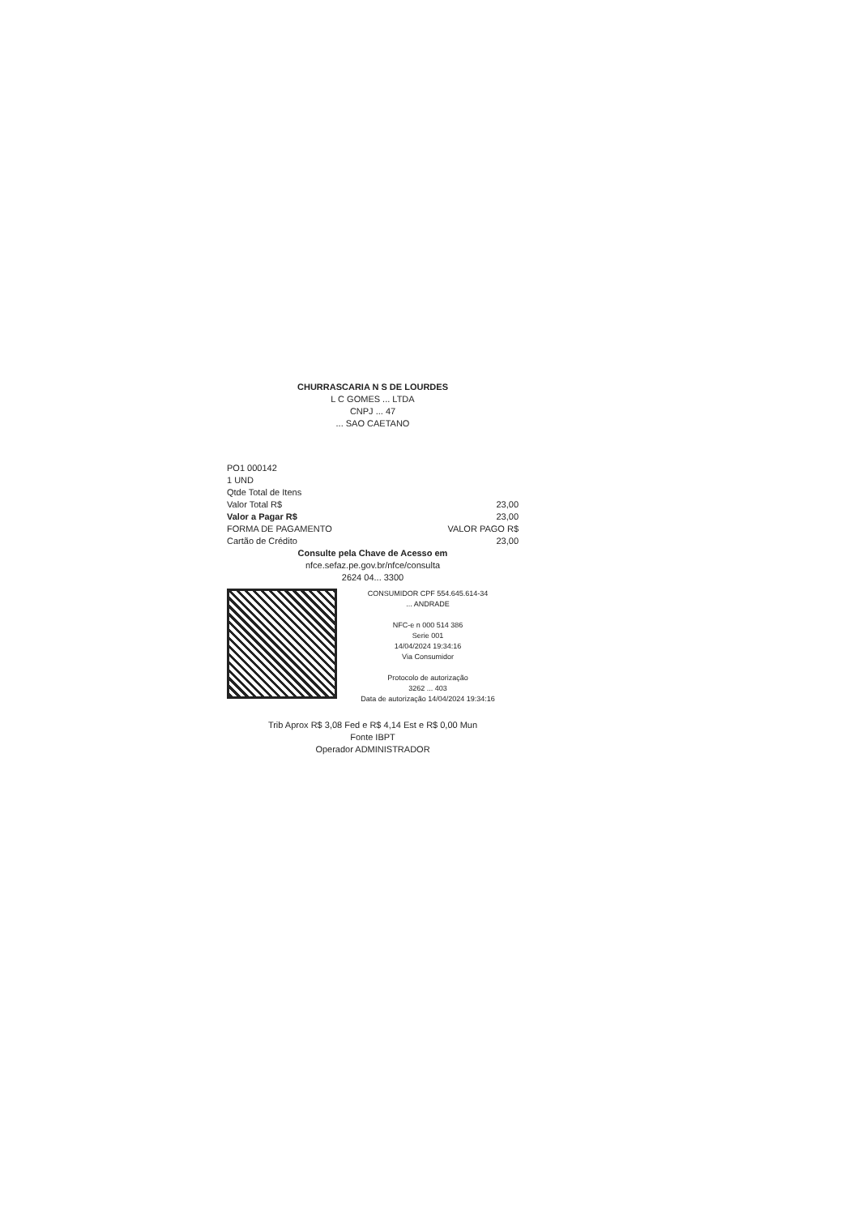CHURRASCARIA N S DE LOURDES
L C GOMES ... LTDA
CNPJ ... 47
... SAO CAETANO
PO1 000142
1 UND
Qtde Total de Itens
Valor Total R$ 23,00
Valor a Pagar R$ 23,00
FORMA DE PAGAMENTO VALOR PAGO R$
Cartão de Crédito 23,00
Consulte pela Chave de Acesso em
nfce.sefaz.pe.gov.br/nfce/consulta
2624 04... 3300
CONSUMIDOR CPF 554.645.614-34
... ANDRADE
NFC-e n 000 514 386
Serie 001
14/04/2024 19:34:16
Via Consumidor
Protocolo de autorização
3262 ... 403
Data de autorização 14/04/2024 19:34:16
Trib Aprox R$ 3,08 Fed e R$ 4,14 Est e R$ 0,00 Mun
Fonte IBPT
Operador ADMINISTRADOR